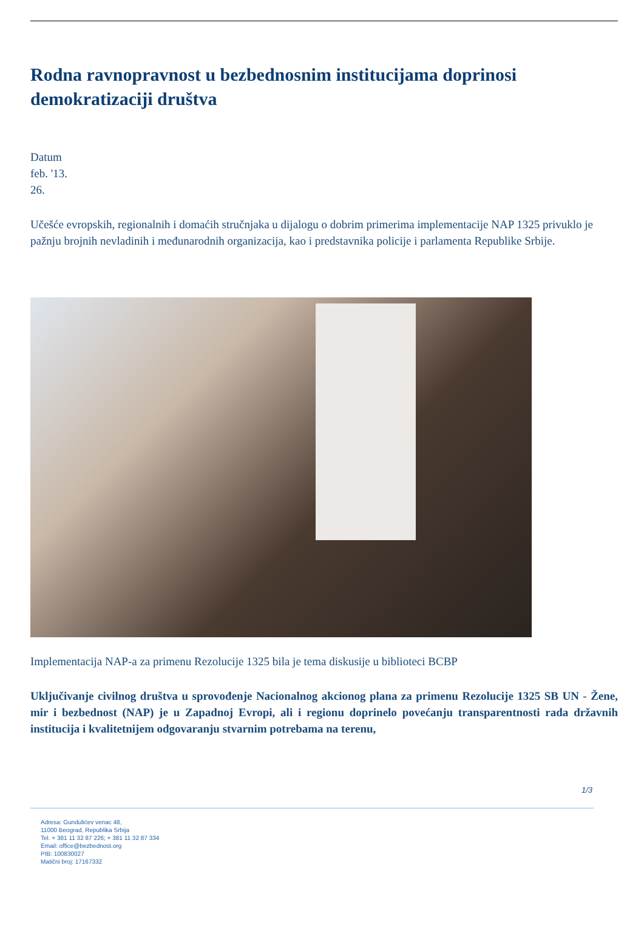Rodna ravnopravnost u bezbednosnim institucijama doprinosi demokratizaciji društva
Datum
feb. '13.
26.
Učešće evropskih, regionalnih i domaćih stručnjaka u dijalogu o dobrim primerima implementacije NAP 1325 privuklo je pažnju brojnih nevladinih i međunarodnih organizacija, kao i predstavnika policije i parlamenta Republike Srbije.
Implementacija NAP-a za primenu Rezolucije 1325 bila je tema diskusije u biblioteci BCBP
Uključivanje civilnog društva u sprovođenje Nacionalnog akcionog plana za primenu Rezolucije 1325 SB UN - Žene, mir i bezbednost (NAP) je u Zapadnoj Evropi, ali i regionu doprinelo povećanju transparentnosti rada državnih institucija i kvalitetnijem odgovaranju stvarnim potrebama na terenu,
1/3
Adresa: Gundulićev venac 48,
11000 Beograd, Republika Srbija
Tel. + 381 11 32 87 226; + 381 11 32 87 334
Email: office@bezbednost.org
PIB: 100830027
Matični broj: 17167332